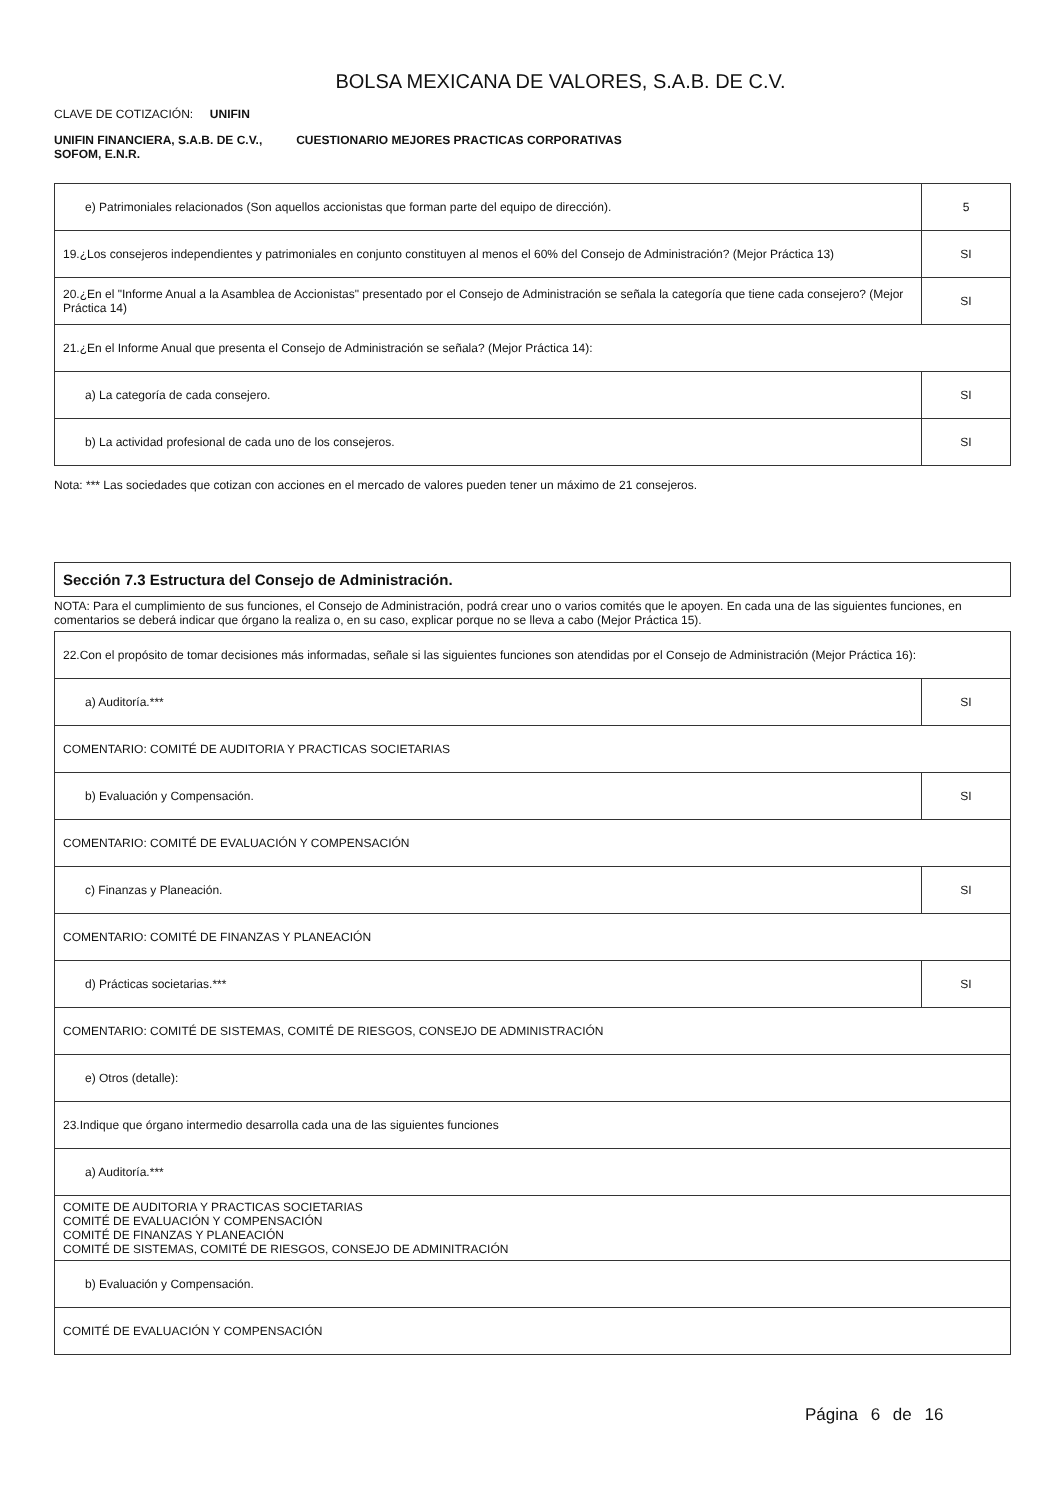BOLSA MEXICANA DE VALORES, S.A.B. DE C.V.
CLAVE DE COTIZACIÓN: UNIFIN
UNIFIN FINANCIERA, S.A.B. DE C.V., SOFOM, E.N.R.
CUESTIONARIO MEJORES PRACTICAS CORPORATIVAS
| e) Patrimoniales relacionados (Son aquellos accionistas que forman parte del equipo de dirección). | 5 |
| 19.¿Los consejeros independientes y patrimoniales en conjunto constituyen al menos el 60% del Consejo de Administración? (Mejor Práctica 13) | SI |
| 20.¿En el "Informe Anual a la Asamblea de Accionistas" presentado por el Consejo de Administración se señala la categoría que tiene cada consejero? (Mejor Práctica 14) | SI |
| 21.¿En el Informe Anual que presenta el Consejo de Administración se señala? (Mejor Práctica 14): | |
| a) La categoría de cada consejero. | SI |
| b) La actividad profesional de cada uno de los consejeros. | SI |
Nota: *** Las sociedades que cotizan con acciones en el mercado de valores pueden tener un máximo de 21 consejeros.
Sección 7.3 Estructura del Consejo de Administración.
NOTA: Para el cumplimiento de sus funciones, el Consejo de Administración, podrá crear uno o varios comités que le apoyen. En cada una de las siguientes funciones, en comentarios se deberá indicar que órgano la realiza o, en su caso, explicar porque no se lleva a cabo (Mejor Práctica 15).
| 22.Con el propósito de tomar decisiones más informadas, señale si las siguientes funciones son atendidas por el Consejo de Administración (Mejor Práctica 16): | |
| a) Auditoría.*** | SI |
| COMENTARIO: COMITÉ DE AUDITORIA Y PRACTICAS SOCIETARIAS | |
| b) Evaluación y Compensación. | SI |
| COMENTARIO: COMITÉ DE EVALUACIÓN Y COMPENSACIÓN | |
| c) Finanzas y Planeación. | SI |
| COMENTARIO: COMITÉ DE FINANZAS Y PLANEACIÓN | |
| d) Prácticas societarias.*** | SI |
| COMENTARIO: COMITÉ DE SISTEMAS, COMITÉ DE RIESGOS, CONSEJO DE ADMINISTRACIÓN | |
| e) Otros (detalle): | |
| 23.Indique que órgano intermedio desarrolla cada una de las siguientes funciones | |
| a) Auditoría.*** | |
| COMITE DE AUDITORIA Y PRACTICAS SOCIETARIAS COMITÉ DE EVALUACIÓN Y COMPENSACIÓN COMITÉ DE FINANZAS Y PLANEACIÓN COMITÉ DE SISTEMAS, COMITÉ DE RIESGOS, CONSEJO DE ADMINITRACIÓN | |
| b) Evaluación y Compensación. | |
| COMITÉ DE EVALUACIÓN Y COMPENSACIÓN | |
Página 6 de 16